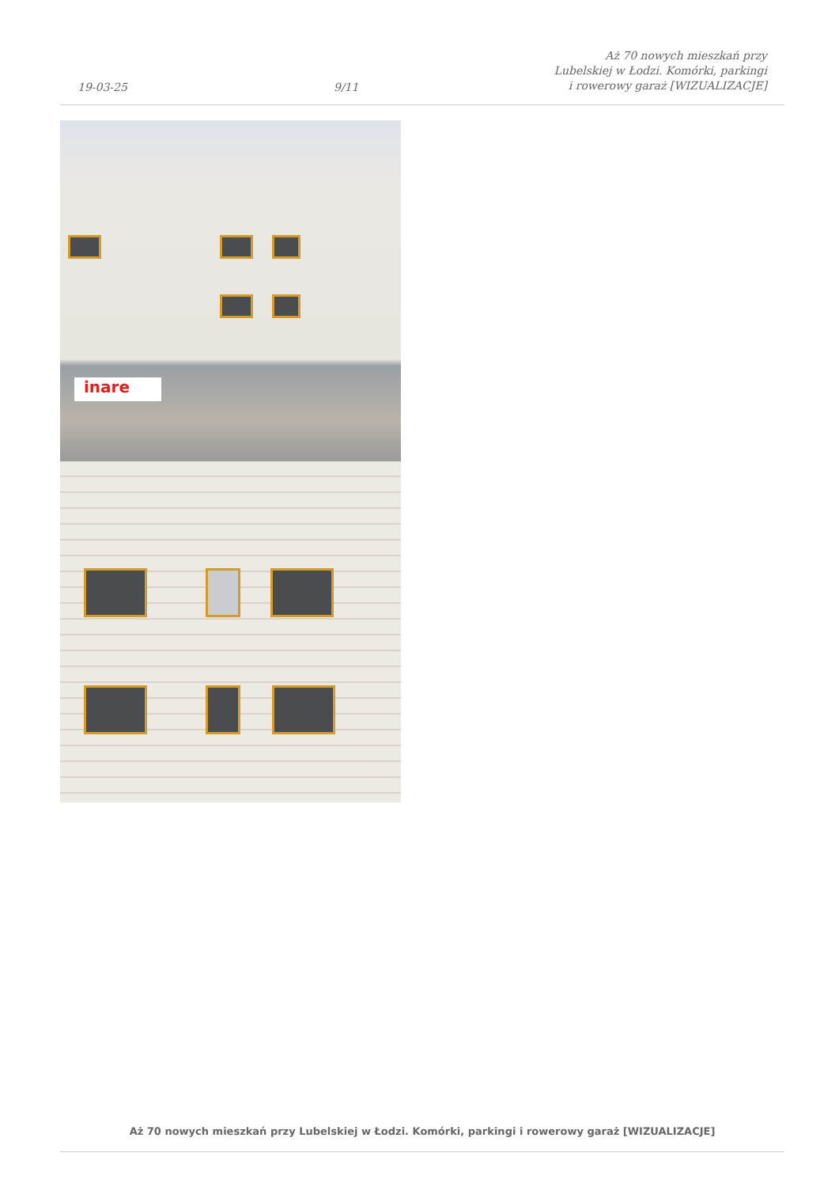19-03-25
9/11
Aż 70 nowych mieszkań przy Lubelskiej w Łodzi. Komórki, parkingi i rowerowy garaż [WIZUALIZACJE]
inare
Aż 70 nowych mieszkań przy Lubelskiej w Łodzi. Komórki, parkingi i rowerowy garaż [WIZUALIZACJE]